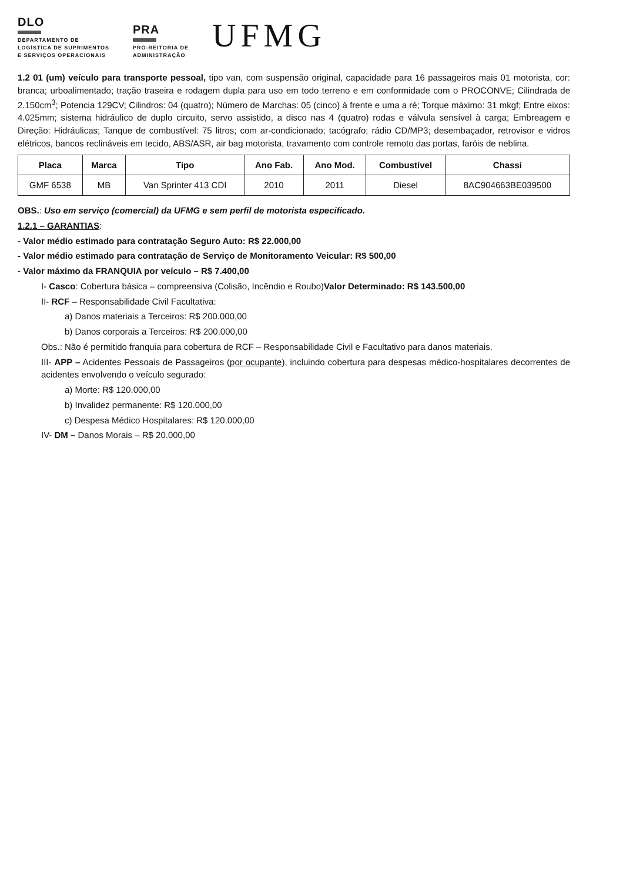DLO
DEPARTAMENTO DE
LOGÍSTICA DE SUPRIMENTOS
E SERVIÇOS OPERACIONAIS
PRA
PRÓ-REITORIA DE
ADMINISTRAÇÃO
UFMG
1.2 01 (um) veículo para transporte pessoal, tipo van, com suspensão original, capacidade para 16 passageiros mais 01 motorista, cor: branca; urboalimentado; tração traseira e rodagem dupla para uso em todo terreno e em conformidade com o PROCONVE; Cilindrada de 2.150cm<sup>3</sup>; Potencia 129CV; Cilindros: 04 (quatro); Número de Marchas: 05 (cinco) à frente e uma a ré; Torque máximo: 31 mkgf; Entre eixos: 4.025mm; sistema hidráulico de duplo circuito, servo assistido, a disco nas 4 (quatro) rodas e válvula sensível à carga; Embreagem e Direção: Hidráulicas; Tanque de combustível: 75 litros; com ar-condicionado; tacógrafo; rádio CD/MP3; desembaçador, retrovisor e vidros elétricos, bancos reclináveis em tecido, ABS/ASR, air bag motorista, travamento com controle remoto das portas, faróis de neblina.
| Placa | Marca | Tipo | Ano Fab. | Ano Mod. | Combustível | Chassi |
| --- | --- | --- | --- | --- | --- | --- |
| GMF 6538 | MB | Van Sprinter 413 CDI | 2010 | 2011 | Diesel | 8AC904663BE039500 |
OBS.: Uso em serviço (comercial) da UFMG e sem perfil de motorista especificado.
1.2.1 – GARANTIAS:
- Valor médio estimado para contratação Seguro Auto: R$ 22.000,00
- Valor médio estimado para contratação de Serviço de Monitoramento Veicular: R$ 500,00
- Valor máximo da FRANQUIA por veículo – R$ 7.400,00
I- Casco: Cobertura básica – compreensiva (Colisão, Incêndio e Roubo)Valor Determinado: R$ 143.500,00
II- RCF – Responsabilidade Civil Facultativa:
a) Danos materiais a Terceiros: R$ 200.000,00
b) Danos corporais a Terceiros: R$ 200.000,00
Obs.: Não é permitido franquia para cobertura de RCF – Responsabilidade Civil e Facultativo para danos materiais.
III- APP – Acidentes Pessoais de Passageiros (por ocupante), incluindo cobertura para despesas médico-hospitalares decorrentes de acidentes envolvendo o veículo segurado:
a) Morte: R$ 120.000,00
b) Invalidez permanente: R$ 120.000,00
c) Despesa Médico Hospitalares: R$ 120.000,00
IV- DM – Danos Morais – R$ 20.000,00